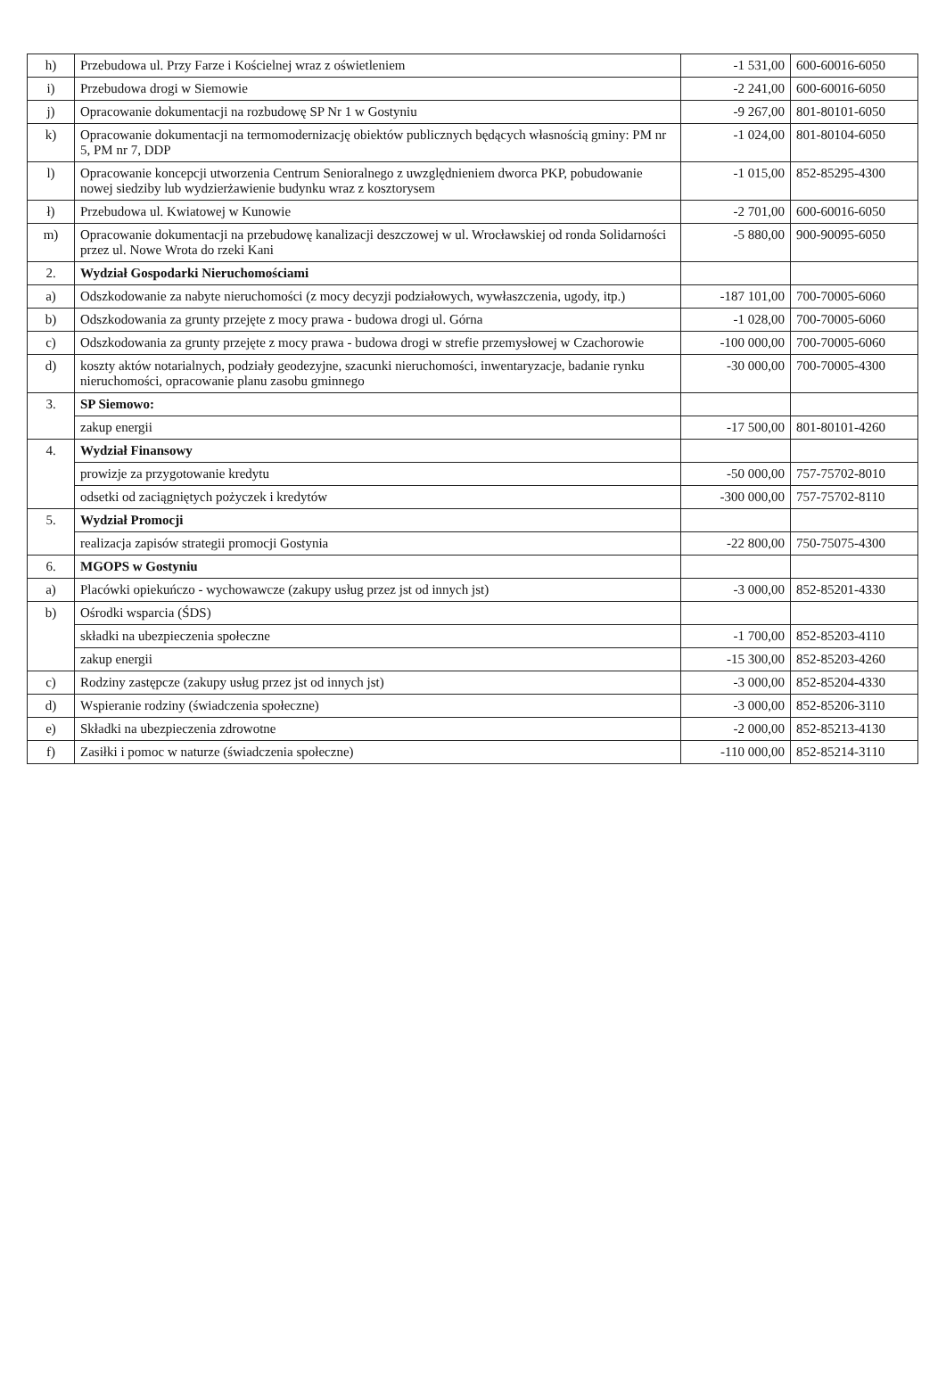| h) | Przebudowa ul. Przy Farze i Kościelnej wraz z oświetleniem | -1 531,00 | 600-60016-6050 |
| i) | Przebudowa drogi w Siemowie | -2 241,00 | 600-60016-6050 |
| j) | Opracowanie dokumentacji na rozbudowę SP Nr 1 w Gostyniu | -9 267,00 | 801-80101-6050 |
| k) | Opracowanie dokumentacji na termomodernizację obiektów publicznych będących własnością gminy: PM nr 5, PM nr 7, DDP | -1 024,00 | 801-80104-6050 |
| l) | Opracowanie koncepcji utworzenia Centrum Senioralnego z uwzględnieniem dworca PKP, pobudowanie nowej siedziby lub wydzierżawienie budynku wraz z kosztorysem | -1 015,00 | 852-85295-4300 |
| ł) | Przebudowa ul. Kwiatowej w Kunowie | -2 701,00 | 600-60016-6050 |
| m) | Opracowanie dokumentacji na przebudowę kanalizacji deszczowej w ul. Wrocławskiej od ronda Solidarności przez ul. Nowe Wrota do rzeki Kani | -5 880,00 | 900-90095-6050 |
| 2. | Wydział Gospodarki Nieruchomościami | | |
| a) | Odszkodowanie za nabyte nieruchomości (z mocy decyzji podziałowych, wywłaszczenia, ugody, itp.) | -187 101,00 | 700-70005-6060 |
| b) | Odszkodowania za grunty przejęte z mocy prawa - budowa drogi ul. Górna | -1 028,00 | 700-70005-6060 |
| c) | Odszkodowania za grunty przejęte z mocy prawa - budowa drogi w strefie przemysłowej w Czachorowie | -100 000,00 | 700-70005-6060 |
| d) | koszty aktów notarialnych, podziały geodezyjne, szacunki nieruchomości, inwentaryzacje, badanie rynku nieruchomości, opracowanie planu zasobu gminnego | -30 000,00 | 700-70005-4300 |
| 3. | SP Siemowo: | | |
| | zakup energii | -17 500,00 | 801-80101-4260 |
| 4. | Wydział Finansowy | | |
| | prowizje za przygotowanie kredytu | -50 000,00 | 757-75702-8010 |
| | odsetki od zaciągniętych pożyczek i kredytów | -300 000,00 | 757-75702-8110 |
| 5. | Wydział Promocji | | |
| | realizacja zapisów strategii promocji Gostynia | -22 800,00 | 750-75075-4300 |
| 6. | MGOPS w Gostyniu | | |
| a) | Placówki opiekuńczo - wychowawcze (zakupy usług przez jst od innych jst) | -3 000,00 | 852-85201-4330 |
| b) | Ośrodki wsparcia (ŚDS) | | |
| | składki na ubezpieczenia społeczne | -1 700,00 | 852-85203-4110 |
| | zakup energii | -15 300,00 | 852-85203-4260 |
| c) | Rodziny zastępcze (zakupy usług przez jst od innych jst) | -3 000,00 | 852-85204-4330 |
| d) | Wspieranie rodziny (świadczenia społeczne) | -3 000,00 | 852-85206-3110 |
| e) | Składki na ubezpieczenia zdrowotne | -2 000,00 | 852-85213-4130 |
| f) | Zasiłki i pomoc w naturze (świadczenia społeczne) | -110 000,00 | 852-85214-3110 |